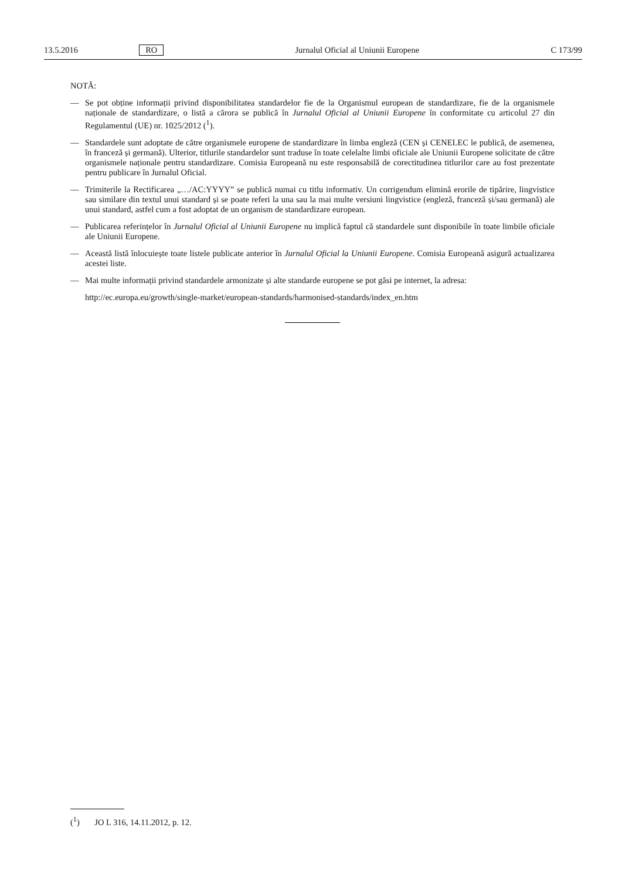13.5.2016 RO Jurnalul Oficial al Uniunii Europene C 173/99
NOTĂ:
— Se pot obține informații privind disponibilitatea standardelor fie de la Organismul european de standardizare, fie de la organismele naționale de standardizare, o listă a cărora se publică în Jurnalul Oficial al Uniunii Europene în conformitate cu articolul 27 din Regulamentul (UE) nr. 1025/2012 (<sup>1</sup>).
— Standardele sunt adoptate de către organismele europene de standardizare în limba engleză (CEN și CENELEC le publică, de asemenea, în franceză și germană). Ulterior, titlurile standardelor sunt traduse în toate celelalte limbi oficiale ale Uniunii Europene solicitate de către organismele naționale pentru standardizare. Comisia Europeană nu este responsabilă de corectitudinea titlurilor care au fost prezentate pentru publicare în Jurnalul Oficial.
— Trimiterile la Rectificarea „…/AC:YYYY” se publică numai cu titlu informativ. Un corrigendum elimină erorile de tipărire, lingvistice sau similare din textul unui standard și se poate referi la una sau la mai multe versiuni lingvistice (engleză, franceză și/sau germană) ale unui standard, astfel cum a fost adoptat de un organism de standardizare european.
— Publicarea referințelor în Jurnalul Oficial al Uniunii Europene nu implică faptul că standardele sunt disponibile în toate limbile oficiale ale Uniunii Europene.
— Această listă înlocuiește toate listele publicate anterior în Jurnalul Oficial la Uniunii Europene. Comisia Europeană asigură actualizarea acestei liste.
— Mai multe informații privind standardele armonizate și alte standarde europene se pot găsi pe internet, la adresa:
http://ec.europa.eu/growth/single-market/european-standards/harmonised-standards/index_en.htm
(<sup>1</sup>) JO L 316, 14.11.2012, p. 12.